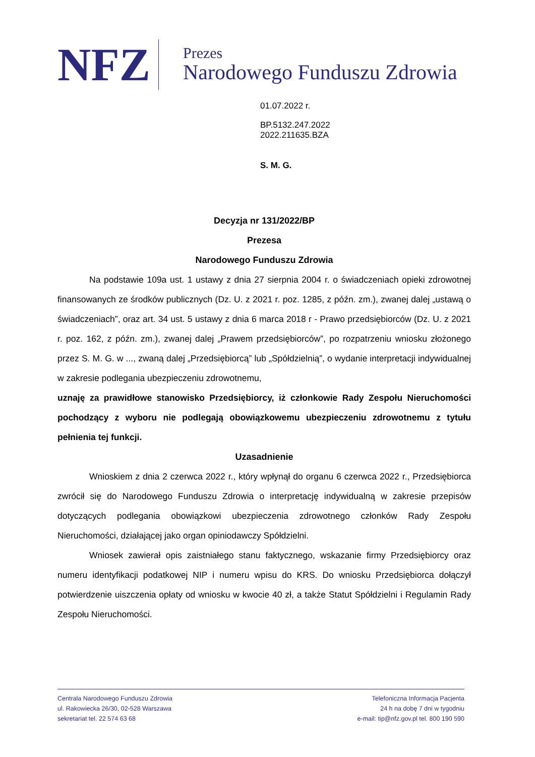NFZ
Prezes
Narodowego Funduszu Zdrowia
01.07.2022 r.
BP.5132.247.2022
2022.211635.BZA
S. M. G.
Decyzja nr 131/2022/BP
Prezesa
Narodowego Funduszu Zdrowia
Na podstawie 109a ust. 1 ustawy z dnia 27 sierpnia 2004 r. o świadczeniach opieki zdrowotnej finansowanych ze środków publicznych (Dz. U. z 2021 r. poz. 1285, z późn. zm.), zwanej dalej „ustawą o świadczeniach”, oraz art. 34 ust. 5 ustawy z dnia 6 marca 2018 r - Prawo przedsiębiorców (Dz. U. z 2021 r. poz. 162, z późn. zm.), zwanej dalej „Prawem przedsiębiorców”, po rozpatrzeniu wniosku złożonego przez S. M. G. w ..., zwaną dalej „Przedsiębiorcą” lub „Spółdzielnią”, o wydanie interpretacji indywidualnej w zakresie podlegania ubezpieczeniu zdrowotnemu,
uznaję za prawidłowe stanowisko Przedsiębiorcy, iż członkowie Rady Zespołu Nieruchomości pochodzący z wyboru nie podlegają obowiązkowemu ubezpieczeniu zdrowotnemu z tytułu pełnienia tej funkcji.
Uzasadnienie
Wnioskiem z dnia 2 czerwca 2022 r., który wpłynął do organu 6 czerwca 2022 r., Przedsiębiorca zwrócił się do Narodowego Funduszu Zdrowia o interpretację indywidualną w zakresie przepisów dotyczących podlegania obowiązkowi ubezpieczenia zdrowotnego członków Rady Zespołu Nieruchomości, działającej jako organ opiniodawczy Spółdzielni.
Wniosek zawierał opis zaistniałego stanu faktycznego, wskazanie firmy Przedsiębiorcy oraz numeru identyfikacji podatkowej NIP i numeru wpisu do KRS. Do wniosku Przedsiębiorca dołączył potwierdzenie uiszczenia opłaty od wniosku w kwocie 40 zł, a także Statut Spółdzielni i Regulamin Rady Zespołu Nieruchomości.
Centrala Narodowego Funduszu Zdrowia
ul. Rakowiecka 26/30, 02-528 Warszawa
sekretariat tel. 22 574 63 68
Telefoniczna Informacja Pacjenta
24 h na dobę 7 dni w tygodniu
e-mail: tip@nfz.gov.pl tel. 800 190 590